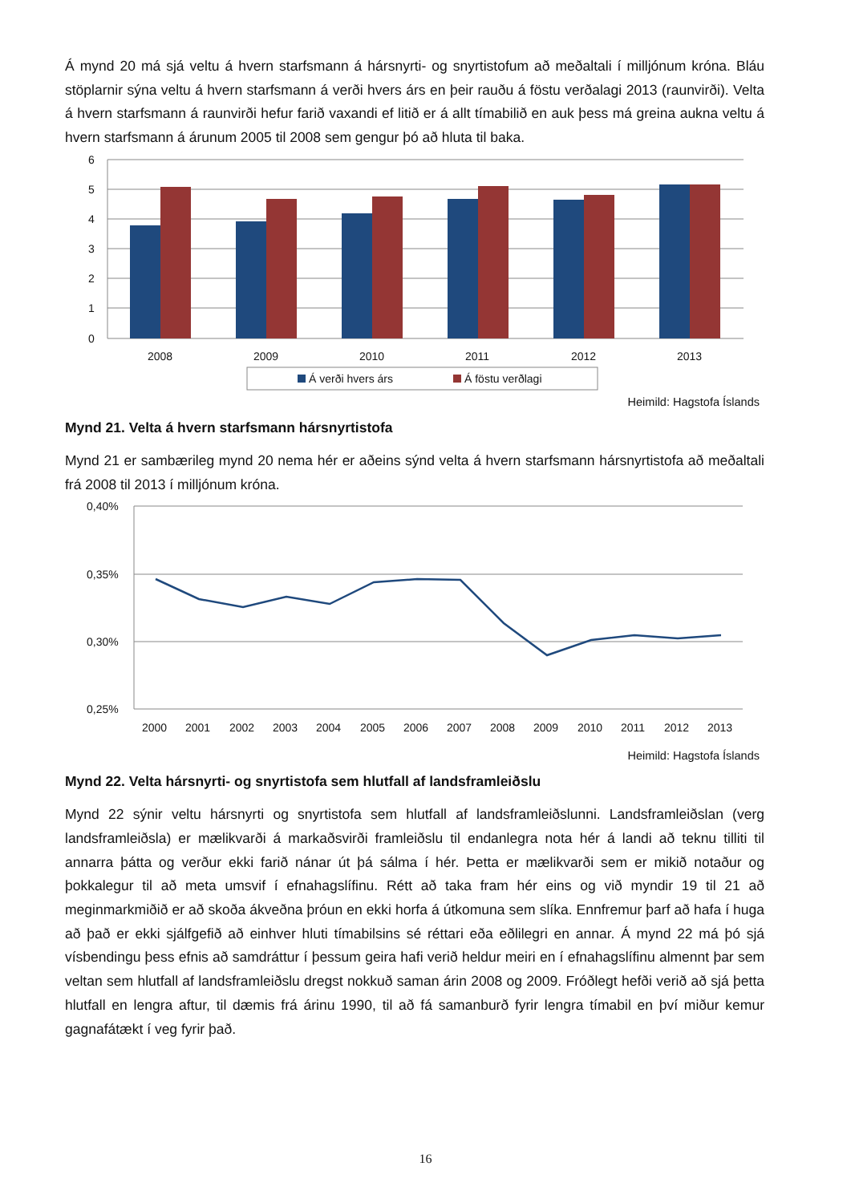Á mynd 20 má sjá veltu á hvern starfsmann á hársnyrti- og snyrtistofum að meðaltali í milljónum króna. Bláu stöplarnir sýna veltu á hvern starfsmann á verði hvers árs en þeir rauðu á föstu verðalagi 2013 (raunvirði). Velta á hvern starfsmann á raunvirði hefur farið vaxandi ef litið er á allt tímabilið en auk þess má greina aukna veltu á hvern starfsmann á árunum 2005 til 2008 sem gengur þó að hluta til baka.
6
5
4
3
2
1
0
2008
2009
2010
2011
2012
2013
Á verði hvers árs
Á föstu verðlagi
Heimild: Hagstofa Íslands
Mynd 21. Velta á hvern starfsmann hársnyrtistofa
Mynd 21 er sambærileg mynd 20 nema hér er aðeins sýnd velta á hvern starfsmann hársnyrtistofa að meðaltali frá 2008 til 2013 í milljónum króna.
0,40%
0,35%
0,30%
0,25%
2000
2001
2002
2003
2004
2005
2006
2007
2008
2009
2010
2011
2012
2013
Heimild: Hagstofa Íslands
Mynd 22. Velta hársnyrti- og snyrtistofa sem hlutfall af landsframleiðslu
Mynd 22 sýnir veltu hársnyrti og snyrtistofa sem hlutfall af landsframleiðslunni. Landsframleiðslan (verg landsframleiðsla) er mælikvarði á markaðsvirði framleiðslu til endanlegra nota hér á landi að teknu tilliti til annarra þátta og verður ekki farið nánar út þá sálma í hér. Þetta er mælikvarði sem er mikið notaður og þokkalegur til að meta umsvif í efnahagslífinu. Rétt að taka fram hér eins og við myndir 19 til 21 að meginmarkmiðið er að skoða ákveðna þróun en ekki horfa á útkomuna sem slíka. Ennfremur þarf að hafa í huga að það er ekki sjálfgefið að einhver hluti tímabilsins sé réttari eða eðlilegri en annar. Á mynd 22 má þó sjá vísbendingu þess efnis að samdráttur í þessum geira hafi verið heldur meiri en í efnahagslífinu almennt þar sem veltan sem hlutfall af landsframleiðslu dregst nokkuð saman árin 2008 og 2009. Fróðlegt hefði verið að sjá þetta hlutfall en lengra aftur, til dæmis frá árinu 1990, til að fá samanburð fyrir lengra tímabil en því miður kemur gagnafátækt í veg fyrir það.
16